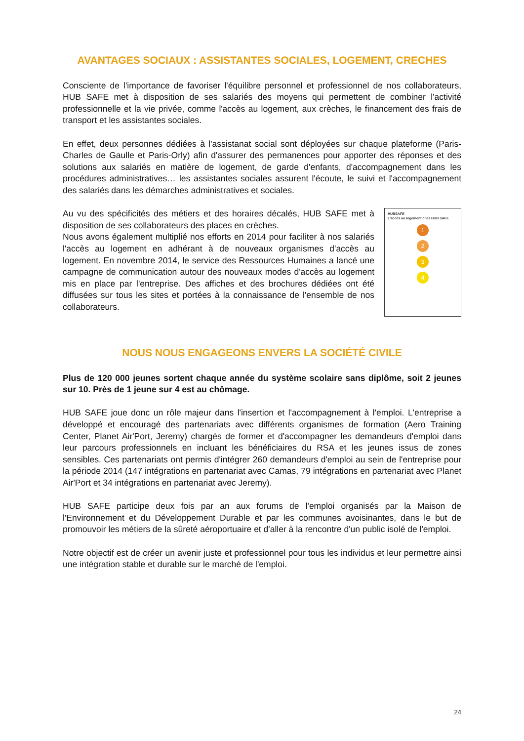AVANTAGES SOCIAUX : ASSISTANTES SOCIALES, LOGEMENT, CRECHES
Consciente de l'importance de favoriser l'équilibre personnel et professionnel de nos collaborateurs, HUB SAFE met à disposition de ses salariés des moyens qui permettent de combiner l'activité professionnelle et la vie privée, comme l'accès au logement, aux crèches, le financement des frais de transport et les assistantes sociales.
En effet, deux personnes dédiées à l'assistanat social sont déployées sur chaque plateforme (Paris-Charles de Gaulle et Paris-Orly) afin d'assurer des permanences pour apporter des réponses et des solutions aux salariés en matière de logement, de garde d'enfants, d'accompagnement dans les procédures administratives… les assistantes sociales assurent l'écoute, le suivi et l'accompagnement des salariés dans les démarches administratives et sociales.
Au vu des spécificités des métiers et des horaires décalés, HUB SAFE met à disposition de ses collaborateurs des places en crèches.
Nous avons également multiplié nos efforts en 2014 pour faciliter à nos salariés l'accès au logement en adhérant à de nouveaux organismes d'accès au logement. En novembre 2014, le service des Ressources Humaines a lancé une campagne de communication autour des nouveaux modes d'accès au logement mis en place par l'entreprise. Des affiches et des brochures dédiées ont été diffusées sur tous les sites et portées à la connaissance de l'ensemble de nos collaborateurs.
HUBSAFE
L'accès au logement chez HUB SAFE
1
2
3
4
NOUS NOUS ENGAGEONS ENVERS LA SOCIÉTÉ CIVILE
Plus de 120 000 jeunes sortent chaque année du système scolaire sans diplôme, soit 2 jeunes sur 10. Près de 1 jeune sur 4 est au chômage.
HUB SAFE joue donc un rôle majeur dans l'insertion et l'accompagnement à l'emploi. L'entreprise a développé et encouragé des partenariats avec différents organismes de formation (Aero Training Center, Planet Air'Port, Jeremy) chargés de former et d'accompagner les demandeurs d'emploi dans leur parcours professionnels en incluant les bénéficiaires du RSA et les jeunes issus de zones sensibles. Ces partenariats ont permis d'intégrer 260 demandeurs d'emploi au sein de l'entreprise pour la période 2014 (147 intégrations en partenariat avec Camas, 79 intégrations en partenariat avec Planet Air'Port et 34 intégrations en partenariat avec Jeremy).
HUB SAFE participe deux fois par an aux forums de l'emploi organisés par la Maison de l'Environnement et du Développement Durable et par les communes avoisinantes, dans le but de promouvoir les métiers de la sûreté aéroportuaire et d'aller à la rencontre d'un public isolé de l'emploi.
Notre objectif est de créer un avenir juste et professionnel pour tous les individus et leur permettre ainsi une intégration stable et durable sur le marché de l'emploi.
24